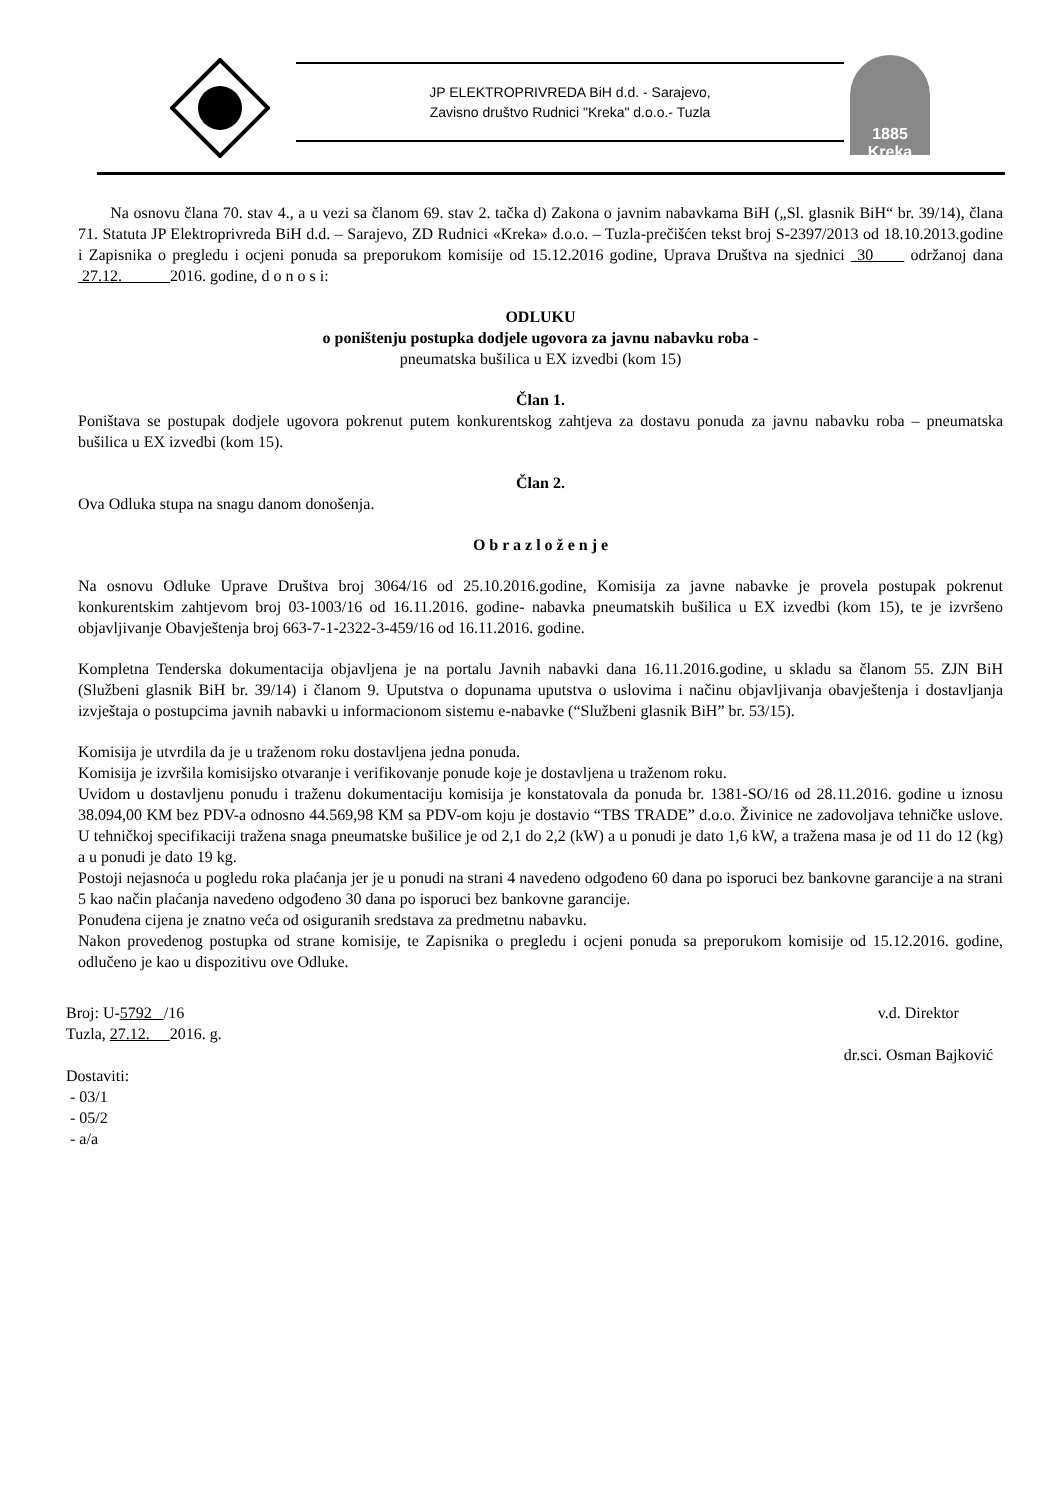JP ELEKTROPRIVREDA BiH d.d. - Sarajevo,
Zavisno društvo Rudnici "Kreka" d.o.o.- Tuzla
1885
Kreka
Na osnovu člana 70. stav 4., a u vezi sa članom 69. stav 2. tačka d) Zakona o javnim nabavkama BiH („Sl. glasnik BiH“ br. 39/14), člana 71. Statuta JP Elektroprivreda BiH d.d. – Sarajevo, ZD Rudnici «Kreka» d.o.o. – Tuzla-prečišćen tekst broj S-2397/2013 od 18.10.2013.godine i Zapisnika o pregledu i ocjeni ponuda sa preporukom komisije od 15.12.2016 godine, Uprava Društva na sjednici 30 održanoj dana 27.12. 2016. godine, d o n o s i:
ODLUKU
o poništenju postupka dodjele ugovora za javnu nabavku roba -
pneumatska bušilica u EX izvedbi (kom 15)
Član 1.
Poništava se postupak dodjele ugovora pokrenut putem konkurentskog zahtjeva za dostavu ponuda za javnu nabavku roba – pneumatska bušilica u EX izvedbi (kom 15).
Član 2.
Ova Odluka stupa na snagu danom donošenja.
O b r a z l o ž e n j e
Na osnovu Odluke Uprave Društva broj 3064/16 od 25.10.2016.godine, Komisija za javne nabavke je provela postupak pokrenut konkurentskim zahtjevom broj 03-1003/16 od 16.11.2016. godine- nabavka pneumatskih bušilica u EX izvedbi (kom 15), te je izvršeno objavljivanje Obavještenja broj 663-7-1-2322-3-459/16 od 16.11.2016. godine.
Kompletna Tenderska dokumentacija objavljena je na portalu Javnih nabavki dana 16.11.2016.godine, u skladu sa članom 55. ZJN BiH (Službeni glasnik BiH br. 39/14) i članom 9. Uputstva o dopunama uputstva o uslovima i načinu objavljivanja obavještenja i dostavljanja izvještaja o postupcima javnih nabavki u informacionom sistemu e-nabavke (“Službeni glasnik BiH” br. 53/15).
Komisija je utvrdila da je u traženom roku dostavljena jedna ponuda.
Komisija je izvršila komisijsko otvaranje i verifikovanje ponude koje je dostavljena u traženom roku.
Uvidom u dostavljenu ponudu i traženu dokumentaciju komisija je konstatovala da ponuda br. 1381-SO/16 od 28.11.2016. godine u iznosu 38.094,00 KM bez PDV-a odnosno 44.569,98 KM sa PDV-om koju je dostavio “TBS TRADE” d.o.o. Živinice ne zadovoljava tehničke uslove. U tehničkoj specifikaciji tražena snaga pneumatske bušilice je od 2,1 do 2,2 (kW) a u ponudi je dato 1,6 kW, a tražena masa je od 11 do 12 (kg) a u ponudi je dato 19 kg.
Postoji nejasnoća u pogledu roka plaćanja jer je u ponudi na strani 4 navedeno odgođeno 60 dana po isporuci bez bankovne garancije a na strani 5 kao način plaćanja navedeno odgođeno 30 dana po isporuci bez bankovne garancije.
Ponuđena cijena je znatno veća od osiguranih sredstava za predmetnu nabavku.
Nakon provedenog postupka od strane komisije, te Zapisnika o pregledu i ocjeni ponuda sa preporukom komisije od 15.12.2016. godine, odlučeno je kao u dispozitivu ove Odluke.
Broj: U-5792 /16
Tuzla, 27.12. 2016. g.
Dostaviti:
- 03/1
- 05/2
- a/a
v.d. Direktor
dr.sci. Osman Bajković